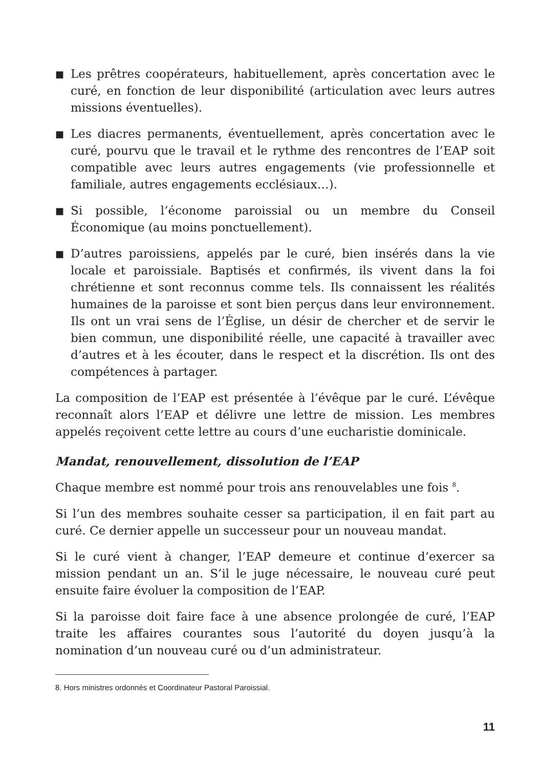■
Les prêtres coopérateurs, habituellement, après concertation avec le curé, en fonction de leur disponibilité (articulation avec leurs autres missions éventuelles).
■
Les diacres permanents, éventuellement, après concertation avec le curé, pourvu que le travail et le rythme des rencontres de l’EAP soit compatible avec leurs autres engagements (vie professionnelle et familiale, autres engagements ecclésiaux…).
■
Si possible, l’économe paroissial ou un membre du Conseil Économique (au moins ponctuellement).
■
D’autres paroissiens, appelés par le curé, bien insérés dans la vie locale et paroissiale. Baptisés et confirmés, ils vivent dans la foi chrétienne et sont reconnus comme tels. Ils connaissent les réalités humaines de la paroisse et sont bien perçus dans leur environnement. Ils ont un vrai sens de l’Église, un désir de chercher et de servir le bien commun, une disponibilité réelle, une capacité à travailler avec d’autres et à les écouter, dans le respect et la discrétion. Ils ont des compétences à partager.
La composition de l’EAP est présentée à l’évêque par le curé. L’évêque reconnaît alors l’EAP et délivre une lettre de mission. Les membres appelés reçoivent cette lettre au cours d’une eucharistie dominicale.
Mandat, renouvellement, dissolution de l’EAP
Chaque membre est nommé pour trois ans renouvelables une fois <sup>8</sup>.
Si l’un des membres souhaite cesser sa participation, il en fait part au curé. Ce dernier appelle un successeur pour un nouveau mandat.
Si le curé vient à changer, l’EAP demeure et continue d’exercer sa mission pendant un an. S’il le juge nécessaire, le nouveau curé peut ensuite faire évoluer la composition de l’EAP.
Si la paroisse doit faire face à une absence prolongée de curé, l’EAP traite les affaires courantes sous l’autorité du doyen jusqu’à la nomination d’un nouveau curé ou d’un administrateur.
8. Hors ministres ordonnés et Coordinateur Pastoral Paroissial.
11